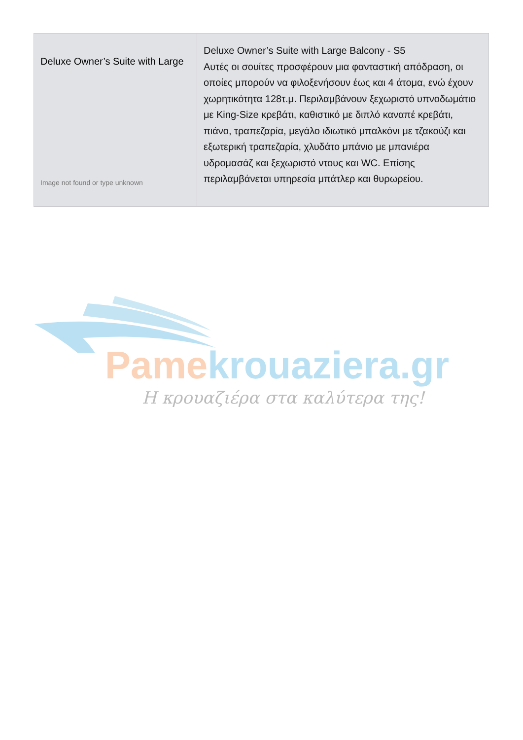| Deluxe Owner’s Suite with Large Image not found or type unknown | Deluxe Owner’s Suite with Large Balcony - S5 Αυτές οι σουίτες προσφέρουν μια φανταστική απόδραση, οι οποίες μπορούν να φιλοξενήσουν έως και 4 άτομα, ενώ έχουν χωρητικότητα 128τ.μ. Περιλαμβάνουν ξεχωριστό υπνοδωμάτιο με King-Size κρεβάτι, καθιστικό με διπλό καναπέ κρεβάτι, πιάνο, τραπεζαρία, μεγάλο ιδιωτικό μπαλκόνι με τζακούζι και εξωτερική τραπεζαρία, χλυδάτο μπάνιο με μπανιέρα υδρομασάζ και ξεχωριστό ντους και WC. Επίσης περιλαμβάνεται υπηρεσία μπάτλερ και θυρωρείου. |
Pame krouaziera.gr
Η κρουαζιέρα στα καλύτερα της!